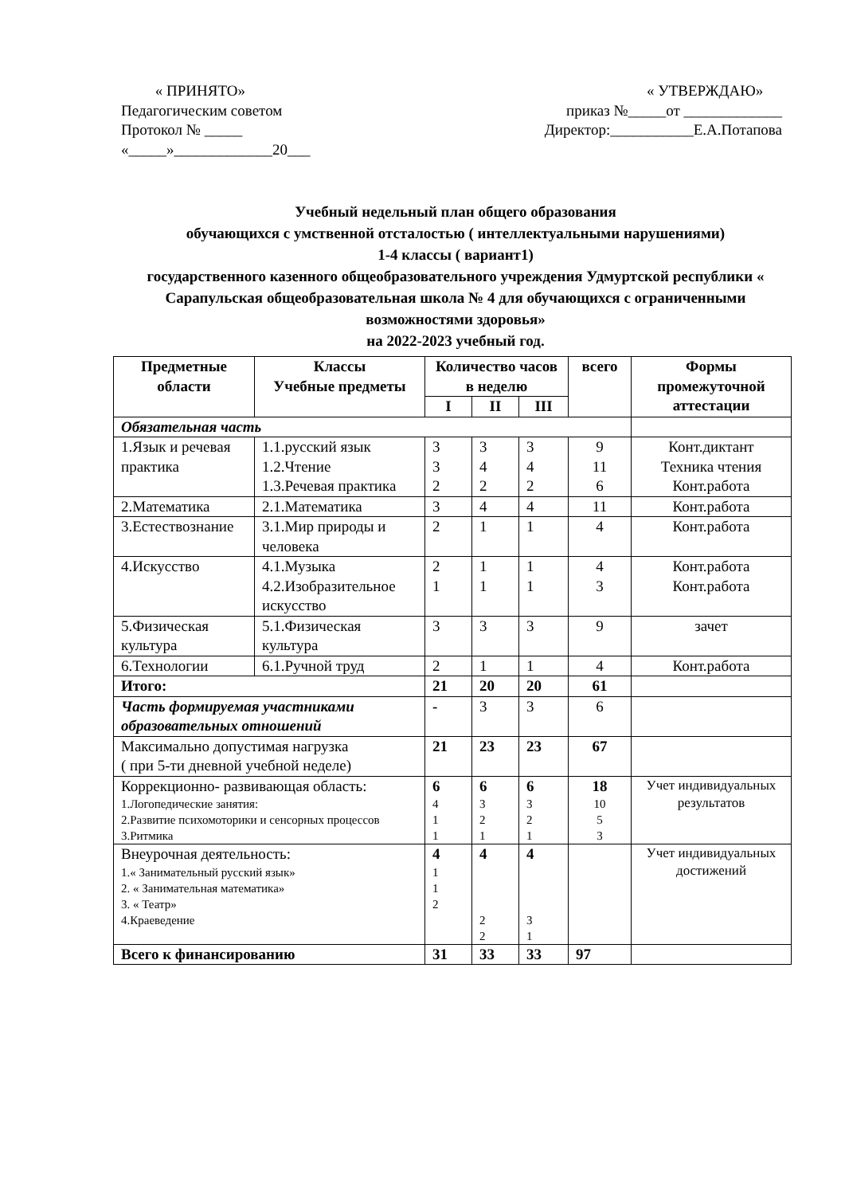« ПРИНЯТО»
Педагогическим советом
Протокол № _____
«_____»_____________20___
« УТВЕРЖДАЮ»
приказ №_____от _____________
Директор:___________Е.А.Потапова
Учебный недельный план общего образования
обучающихся с умственной отсталостью ( интеллектуальными нарушениями)
1-4 классы ( вариант1)
государственного казенного общеобразовательного учреждения Удмуртской республики « Сарапульская общеобразовательная школа № 4 для обучающихся с ограниченными возможностями здоровья»
на 2022-2023 учебный год.
| Предметные области | Классы Учебные предметы | Количество часов в неделю | | | всего | Формы промежуточной аттестации |
| --- | --- | --- | --- | --- | --- | --- |
| | | I | II | III | | |
| Обязательная часть | | | | | | |
| 1.Язык и речевая практика | 1.1.русский язык 1.2.Чтение 1.3.Речевая практика | 3 3 2 | 3 4 2 | 3 4 2 | 9 11 6 | Конт.диктант Техника чтения Конт.работа |
| 2.Математика | 2.1.Математика | 3 | 4 | 4 | 11 | Конт.работа |
| 3.Естествознание | 3.1.Мир природы и человека | 2 | 1 | 1 | 4 | Конт.работа |
| 4.Искусство | 4.1.Музыка 4.2.Изобразительное искусство | 2 1 | 1 1 | 1 1 | 4 3 | Конт.работа Конт.работа |
| 5.Физическая культура | 5.1.Физическая культура | 3 | 3 | 3 | 9 | зачет |
| 6.Технологии | 6.1.Ручной труд | 2 | 1 | 1 | 4 | Конт.работа |
| Итого: | | 21 | 20 | 20 | 61 | |
| Часть формируемая участниками образовательных отношений | | - | 3 | 3 | 6 | |
| Максимально допустимая нагрузка ( при 5-ти дневной учебной неделе) | | 21 | 23 | 23 | 67 | |
| Коррекционно- развивающая область: 1.Логопедические занятия: 2.Развитие психомоторики и сенсорных процессов 3.Ритмика | | 6 4 1 1 | 6 3 2 1 | 6 3 2 1 | 18 10 5 3 | Учет индивидуальных результатов |
| Внеурочная деятельность: 1.« Занимательный русский язык» 2. « Занимательная математика» 3. « Театр» 4.Краеведение | | 4 1 1 2 | 4 2 2 | 4 3 1 | | Учет индивидуальных достижений |
| Всего к финансированию | | 31 | 33 | 33 | 97 | |